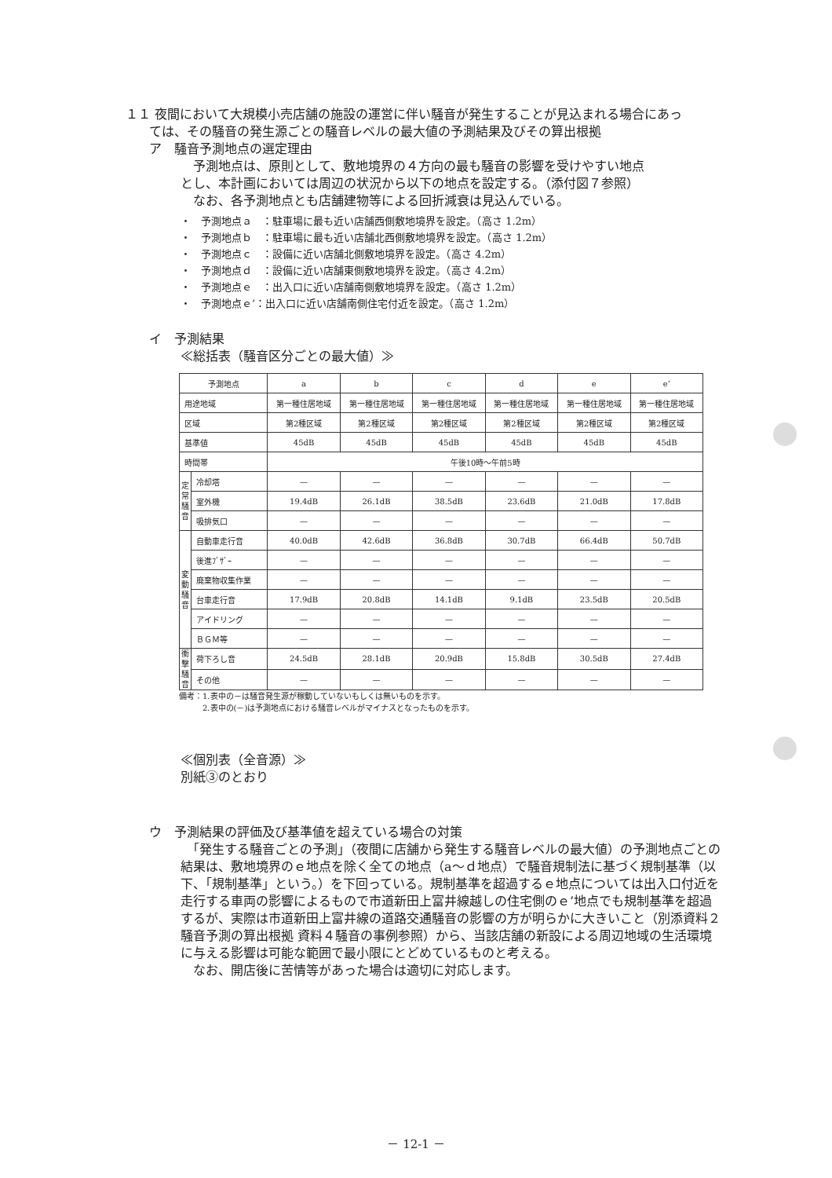１１ 夜間において大規模小売店舗の施設の運営に伴い騒音が発生することが見込まれる場合にあっ
ては、その騒音の発生源ごとの騒音レベルの最大値の予測結果及びその算出根拠
ア　騒音予測地点の選定理由
　予測地点は、原則として、敷地境界の４方向の最も騒音の影響を受けやすい地点
とし、本計画においては周辺の状況から以下の地点を設定する。（添付図７参照）
　なお、各予測地点とも店舗建物等による回折減衰は見込んでいる。
・　予測地点ａ　：駐車場に最も近い店舗西側敷地境界を設定。（高さ 1.2m）
・　予測地点ｂ　：駐車場に最も近い店舗北西側敷地境界を設定。（高さ 1.2m）
・　予測地点ｃ　：設備に近い店舗北側敷地境界を設定。（高さ 4.2m）
・　予測地点ｄ　：設備に近い店舗東側敷地境界を設定。（高さ 4.2m）
・　予測地点ｅ　：出入口に近い店舗南側敷地境界を設定。（高さ 1.2m）
・　予測地点ｅ’：出入口に近い店舗南側住宅付近を設定。（高さ 1.2m）
イ　予測結果
≪総括表（騒音区分ごとの最大値）≫
| 予測地点 | | a | b | c | d | e | e’ |
| --- | --- | --- | --- | --- | --- | --- | --- |
| 用途地域 | | 第一種住居地域 | 第一種住居地域 | 第一種住居地域 | 第一種住居地域 | 第一種住居地域 | 第一種住居地域 |
| 区域 | | 第2種区域 | 第2種区域 | 第2種区域 | 第2種区域 | 第2種区域 | 第2種区域 |
| 基準値 | | 45dB | 45dB | 45dB | 45dB | 45dB | 45dB |
| 時間帯 | | 午後10時～午前5時 | | | | | |
| 定常騒音 | 冷却塔 | — | — | — | — | — | — |
| | 室外機 | 19.4dB | 26.1dB | 38.5dB | 23.6dB | 21.0dB | 17.8dB |
| | 吸排気口 | — | — | — | — | — | — |
| 変動騒音 | 自動車走行音 | 40.0dB | 42.6dB | 36.8dB | 30.7dB | 66.4dB | 50.7dB |
| | 後進ﾌﾞｻﾞｰ | — | — | — | — | — | — |
| | 廃棄物収集作業 | — | — | — | — | — | — |
| | 台車走行音 | 17.9dB | 20.8dB | 14.1dB | 9.1dB | 23.5dB | 20.5dB |
| | アイドリング | — | — | — | — | — | — |
| | ＢＧＭ等 | — | — | — | — | — | — |
| 衝撃騒音 | 荷下ろし音 | 24.5dB | 28.1dB | 20.9dB | 15.8dB | 30.5dB | 27.4dB |
| | その他 | — | — | — | — | — | — |
備考：1.表中の－は騒音発生源が稼動していないもしくは無いものを示す。
　　　2.表中の(－)は予測地点における騒音レベルがマイナスとなったものを示す。
≪個別表（全音源）≫
別紙③のとおり
ウ　予測結果の評価及び基準値を超えている場合の対策
　「発生する騒音ごとの予測」（夜間に店舗から発生する騒音レベルの最大値）の予測地点ごとの結果は、敷地境界のｅ地点を除く全ての地点（a～ｄ地点）で騒音規制法に基づく規制基準（以下、「規制基準」という。）を下回っている。規制基準を超過するｅ地点については出入口付近を走行する車両の影響によるもので市道新田上富井線越しの住宅側のｅ’地点でも規制基準を超過するが、実際は市道新田上富井線の道路交通騒音の影響の方が明らかに大きいこと（別添資料２　騒音予測の算出根拠 資料４騒音の事例参照）から、当該店舗の新設による周辺地域の生活環境に与える影響は可能な範囲で最小限にとどめているものと考える。
　なお、開店後に苦情等があった場合は適切に対応します。
－ 12-1 －